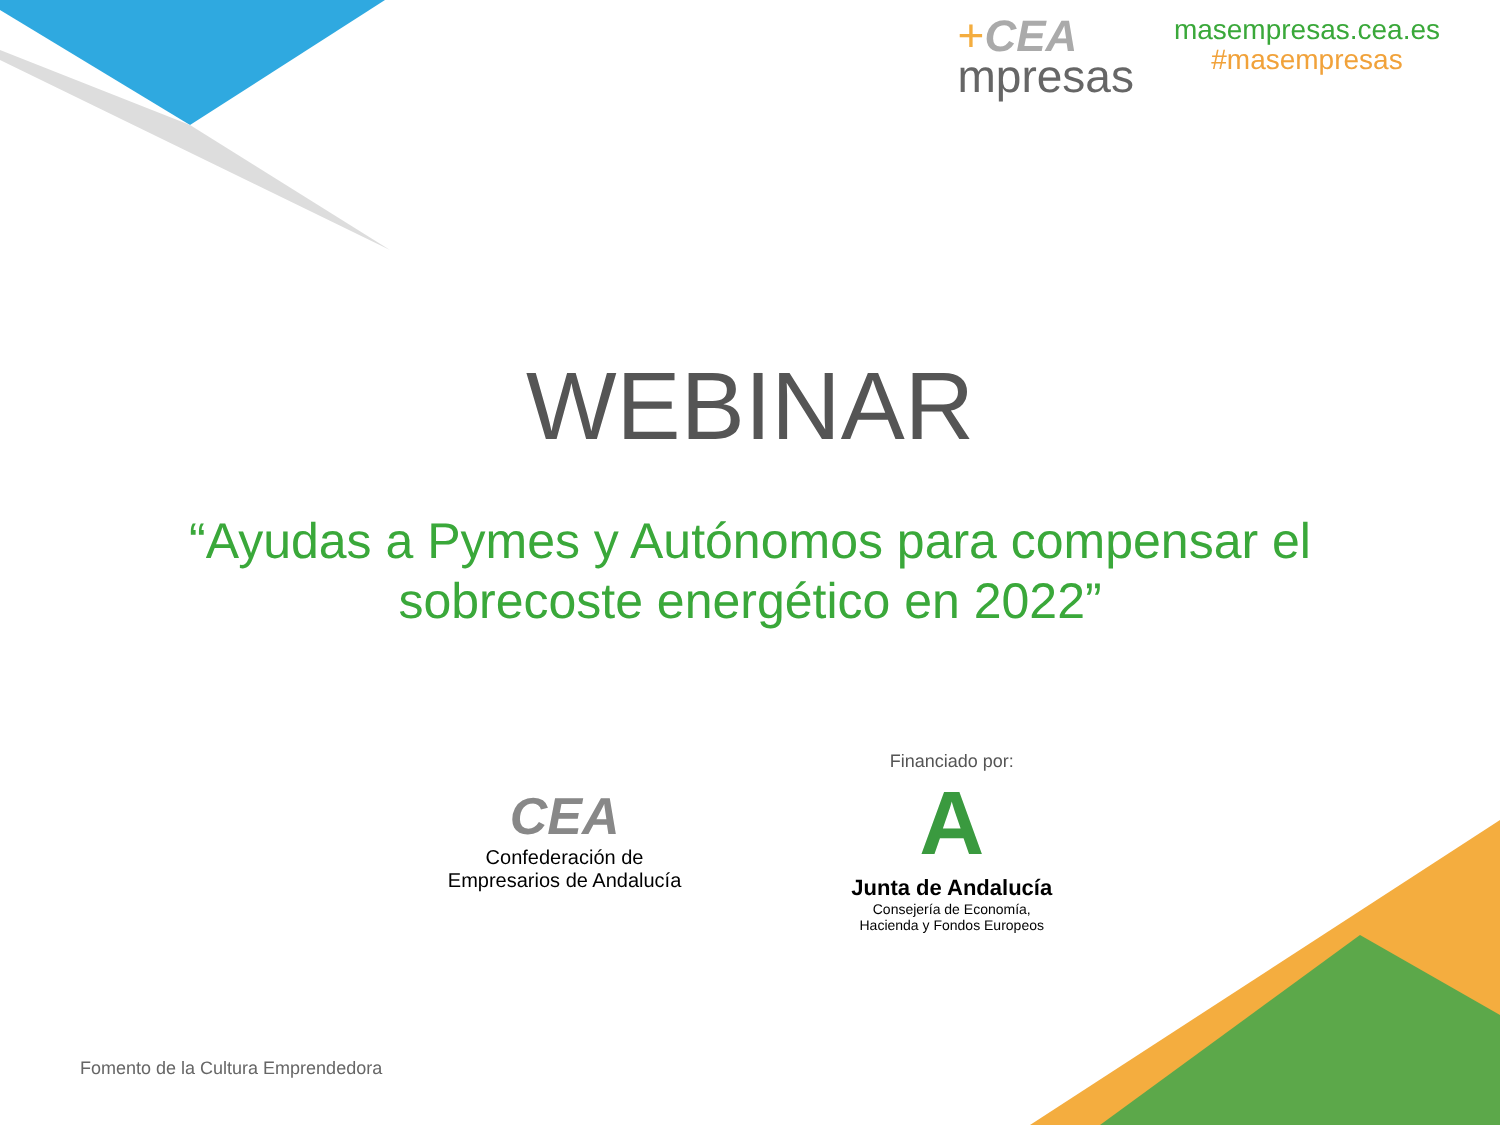+CEA
mpresas
masempresas.cea.es
#masempresas
WEBINAR
“Ayudas a Pymes y Autónomos para compensar el
sobrecoste energético en 2022”
CEA
Confederación de
Empresarios de Andalucía
Financiado por:
A
Junta de Andalucía
Consejería de Economía,
Hacienda y Fondos Europeos
Fomento de la Cultura Emprendedora